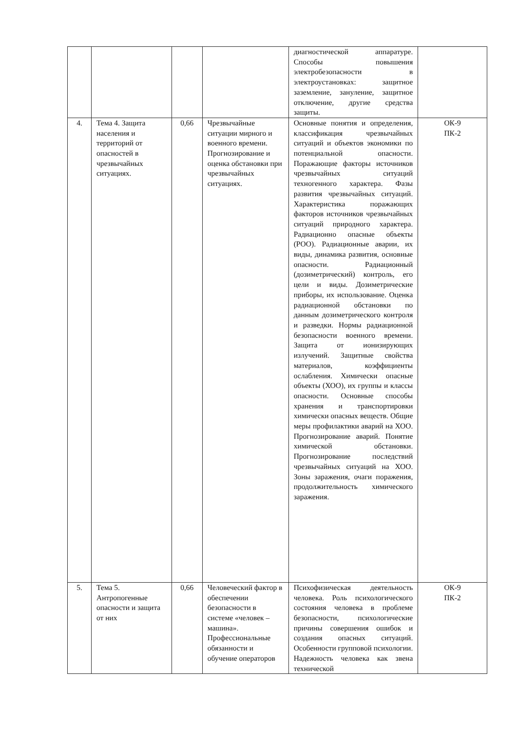| | | | | диагностической аппаратуре. Способы повышения электробезопасности в электроустановках: защитное заземление, зануление, защитное отключение, другие средства защиты. | |
| 4. | Тема 4. Защита населения и территорий от опасностей в чрезвычайных ситуациях. | 0,66 | Чрезвычайные ситуации мирного и военного времени. Прогнозирование и оценка обстановки при чрезвычайных ситуациях. | Основные понятия и определения, классификация чрезвычайных ситуаций и объектов экономики по потенциальной опасности. Поражающие факторы источников чрезвычайных ситуаций техногенного характера. Фазы развития чрезвычайных ситуаций. Характеристика поражающих факторов источников чрезвычайных ситуаций природного характера. Радиационно опасные объекты (РОО). Радиационные аварии, их виды, динамика развития, основные опасности. Радиационный (дозиметрический) контроль, его цели и виды. Дозиметрические приборы, их использование. Оценка радиационной обстановки по данным дозиметрического контроля и разведки. Нормы радиационной безопасности военного времени. Защита от ионизирующих излучений. Защитные свойства материалов, коэффициенты ослабления. Химически опасные объекты (ХОО), их группы и классы опасности. Основные способы хранения и транспортировки химически опасных веществ. Общие меры профилактики аварий на ХОО. Прогнозирование аварий. Понятие химической обстановки. Прогнозирование последствий чрезвычайных ситуаций на ХОО. Зоны заражения, очаги поражения, продолжительность химического заражения. | ОК-9 ПК-2 |
| 5. | Тема 5. Антропогенные опасности и защита от них | 0,66 | Человеческий фактор в обеспечении безопасности в системе «человек – машина». Профессиональные обязанности и обучение операторов | Психофизическая деятельность человека. Роль психологического состояния человека в проблеме безопасности, психологические причины совершения ошибок и создания опасных ситуаций. Особенности групповой психологии. Надежность человека как звена технической | ОК-9 ПК-2 |